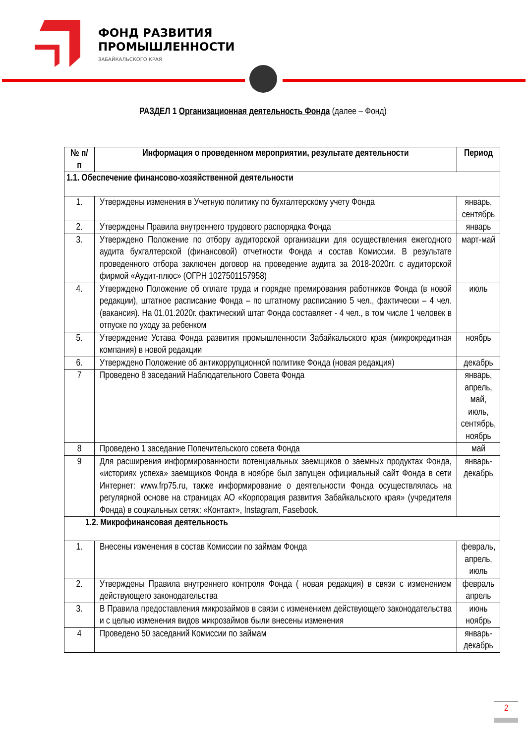ФОНД РАЗВИТИЯ
ПРОМЫШЛЕННОСТИ
ЗАБАЙКАЛЬСКОГО КРАЯ
РАЗДЕЛ 1 Организационная деятельность Фонда (далее – Фонд)
| № п/п | Информация о проведенном мероприятии, результате деятельности | Период |
| --- | --- | --- |
| 1.1. Обеспечение финансово-хозяйственной деятельности | | |
| 1. | Утверждены изменения в Учетную политику по бухгалтерскому учету Фонда | январь, сентябрь |
| 2. | Утверждены Правила внутреннего трудового распорядка Фонда | январь |
| 3. | Утверждено Положение по отбору аудиторской организации для осуществления ежегодного аудита бухгалтерской (финансовой) отчетности Фонда и состав Комиссии. В результате проведенного отбора заключен договор на проведение аудита за 2018-2020гг. с аудиторской фирмой «Аудит-плюс» (ОГРН 1027501157958) | март-май |
| 4. | Утверждено Положение об оплате труда и порядке премирования работников Фонда (в новой редакции), штатное расписание Фонда – по штатному расписанию 5 чел., фактически – 4 чел. (вакансия). На 01.01.2020г. фактический штат Фонда составляет - 4 чел., в том числе 1 человек в отпуске по уходу за ребенком | июль |
| 5. | Утверждение Устава Фонда развития промышленности Забайкальского края (микрокредитная компания) в новой редакции | ноябрь |
| 6. | Утверждено Положение об антикоррупционной политике Фонда (новая редакция) | декабрь |
| 7 | Проведено 8 заседаний Наблюдательного Совета Фонда | январь, апрель, май, июль, сентябрь, ноябрь |
| 8 | Проведено 1 заседание Попечительского совета Фонда | май |
| 9 | Для расширения информированности потенциальных заемщиков о заемных продуктах Фонда, «историях успеха» заемщиков Фонда в ноябре был запущен официальный сайт Фонда в сети Интернет: www.frp75.ru, также информирование о деятельности Фонда осуществлялась на регулярной основе на страницах АО «Корпорация развития Забайкальского края» (учредителя Фонда) в социальных сетях: «Контакт», Instagram, Fasebook. | январь-декабрь |
| 1.2. Микрофинансовая деятельность | | |
| 1. | Внесены изменения в состав Комиссии по займам Фонда | февраль, апрель, июль |
| 2. | Утверждены Правила внутреннего контроля Фонда ( новая редакция) в связи с изменением действующего законодательства | февраль апрель |
| 3. | В Правила предоставления микрозаймов в связи с изменением действующего законодательства и с целью изменения видов микрозаймов были внесены изменения | июнь ноябрь |
| 4 | Проведено 50 заседаний Комиссии по займам | январь-декабрь |
2